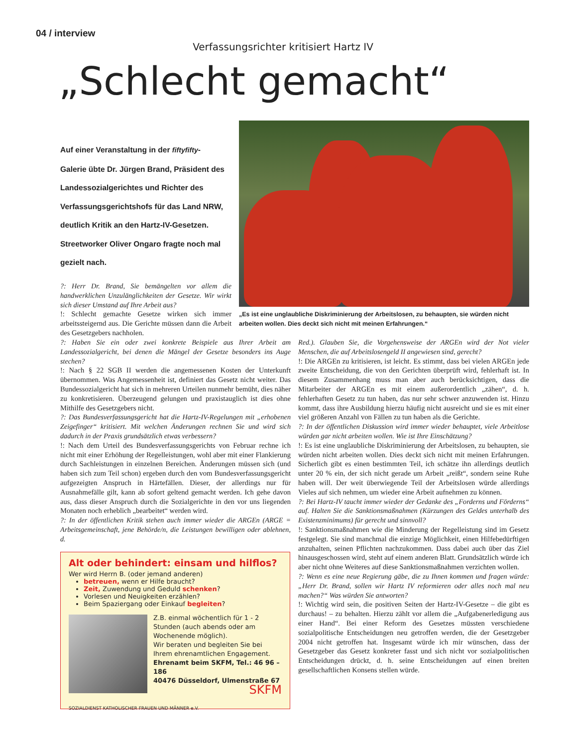04 / interview
Verfassungsrichter kritisiert Hartz IV
„Schlecht gemacht“
Auf einer Veranstaltung in der fiftyfifty-Galerie übte Dr. Jürgen Brand, Präsident des Landessozialgerichtes und Richter des Verfassungsgerichtshofs für das Land NRW, deutlich Kritik an den Hartz-IV-Gesetzen. Streetworker Oliver Ongaro fragte noch mal gezielt nach.
„Es ist eine unglaubliche Diskriminierung der Arbeitslosen, zu behaupten, sie würden nicht arbeiten wollen. Dies deckt sich nicht mit meinen Erfahrungen.“
?: Herr Dr. Brand, Sie bemängelten vor allem die handwerklichen Unzulänglichkeiten der Gesetze. Wir wirkt sich dieser Umstand auf Ihre Arbeit aus?
!: Schlecht gemachte Gesetze wirken sich immer arbeitssteigernd aus. Die Gerichte müssen dann die Arbeit des Gesetzgebers nachholen.
?: Haben Sie ein oder zwei konkrete Beispiele aus Ihrer Arbeit am Landessozialgericht, bei denen die Mängel der Gesetze besonders ins Auge stechen?
!: Nach § 22 SGB II werden die angemessenen Kosten der Unterkunft übernommen. Was Angemessenheit ist, definiert das Gesetz nicht weiter. Das Bundessozialgericht hat sich in mehreren Urteilen nunmehr bemüht, dies näher zu konkretisieren. Überzeugend gelungen und praxistauglich ist dies ohne Mithilfe des Gesetzgebers nicht.
?: Das Bundesverfassungsgericht hat die Hartz-IV-Regelungen mit „erhobenen Zeigefinger“ kritisiert. Mit welchen Änderungen rechnen Sie und wird sich dadurch in der Praxis grundsätzlich etwas verbessern?
!: Nach dem Urteil des Bundesverfassungsgerichts von Februar rechne ich nicht mit einer Erhöhung der Regelleistungen, wohl aber mit einer Flankierung durch Sachleistungen in einzelnen Bereichen. Änderungen müssen sich (und haben sich zum Teil schon) ergeben durch den vom Bundesverfassungsgericht aufgezeigten Anspruch in Härtefällen. Dieser, der allerdings nur für Ausnahmefälle gilt, kann ab sofort geltend gemacht werden. Ich gehe davon aus, dass dieser Anspruch durch die Sozialgerichte in den vor uns liegenden Monaten noch erheblich „bearbeitet“ werden wird.
?: In der öffentlichen Kritik stehen auch immer wieder die ARGEn (ARGE = Arbeitsgemeinschaft, jene Behörde/n, die Leistungen bewilligen oder ablehnen, d.
Red.). Glauben Sie, die Vorgehensweise der ARGEn wird der Not vieler Menschen, die auf Arbeitslosengeld II angewiesen sind, gerecht?
!: Die ARGEn zu kritisieren, ist leicht. Es stimmt, dass bei vielen ARGEn jede zweite Entscheidung, die von den Gerichten überprüft wird, fehlerhaft ist. In diesem Zusammenhang muss man aber auch berücksichtigen, dass die Mitarbeiter der ARGEn es mit einem außerordentlich „zähen“, d. h. fehlerhaften Gesetz zu tun haben, das nur sehr schwer anzuwenden ist. Hinzu kommt, dass ihre Ausbildung hierzu häufig nicht ausreicht und sie es mit einer viel größeren Anzahl von Fällen zu tun haben als die Gerichte.
?: In der öffentlichen Diskussion wird immer wieder behauptet, viele Arbeitlose würden gar nicht arbeiten wollen. Wie ist Ihre Einschätzung?
!: Es ist eine unglaubliche Diskriminierung der Arbeitslosen, zu behaupten, sie würden nicht arbeiten wollen. Dies deckt sich nicht mit meinen Erfahrungen. Sicherlich gibt es einen bestimmten Teil, ich schätze ihn allerdings deutlich unter 20 % ein, der sich nicht gerade um Arbeit „reißt“, sondern seine Ruhe haben will. Der weit überwiegende Teil der Arbeitslosen würde allerdings Vieles auf sich nehmen, um wieder eine Arbeit aufnehmen zu können.
?: Bei Hartz-IV taucht immer wieder der Gedanke des „Forderns und Förderns“ auf. Halten Sie die Sanktionsmaßnahmen (Kürzungen des Geldes unterhalb des Existenzminimums) für gerecht und sinnvoll?
!: Sanktionsmaßnahmen wie die Minderung der Regelleistung sind im Gesetz festgelegt. Sie sind manchmal die einzige Möglichkeit, einen Hilfebedürftigen anzuhalten, seinen Pflichten nachzukommen. Dass dabei auch über das Ziel hinausgeschossen wird, steht auf einem anderen Blatt. Grundsätzlich würde ich aber nicht ohne Weiteres auf diese Sanktionsmaßnahmen verzichten wollen.
?: Wenn es eine neue Regierung gäbe, die zu Ihnen kommen und fragen würde: „Herr Dr. Brand, sollen wir Hartz IV reformieren oder alles noch mal neu machen?“ Was würden Sie antworten?
!: Wichtig wird sein, die positiven Seiten der Hartz-IV-Gesetze – die gibt es durchaus! – zu behalten. Hierzu zählt vor allem die „Aufgabenerledigung aus einer Hand“. Bei einer Reform des Gesetzes müssten verschiedene sozialpolitische Entscheidungen neu getroffen werden, die der Gesetzgeber 2004 nicht getroffen hat. Insgesamt würde ich mir wünschen, dass der Gesetzgeber das Gesetz konkreter fasst und sich nicht vor sozialpolitischen Entscheidungen drückt, d. h. seine Entscheidungen auf einen breiten gesellschaftlichen Konsens stellen würde.
Alt oder behindert: einsam und hilflos?
Wer wird Herrn B. (oder jemand anderen)
betreuen, wenn er Hilfe braucht?
Zeit, Zuwendung und Geduld schenken?
Vorlesen und Neuigkeiten erzählen?
Beim Spaziergang oder Einkauf begleiten?
Z.B. einmal wöchentlich für 1 - 2 Stunden (auch abends oder am Wochenende möglich).
Wir beraten und begleiten Sie bei Ihrem ehrenamtlichen Engagement.
Ehrenamt beim SKFM, Tel.: 46 96 – 186
40476 Düsseldorf, Ulmenstraße 67
SKFM
SOZIALDIENST KATHOLISCHER FRAUEN UND MÄNNER e.V.